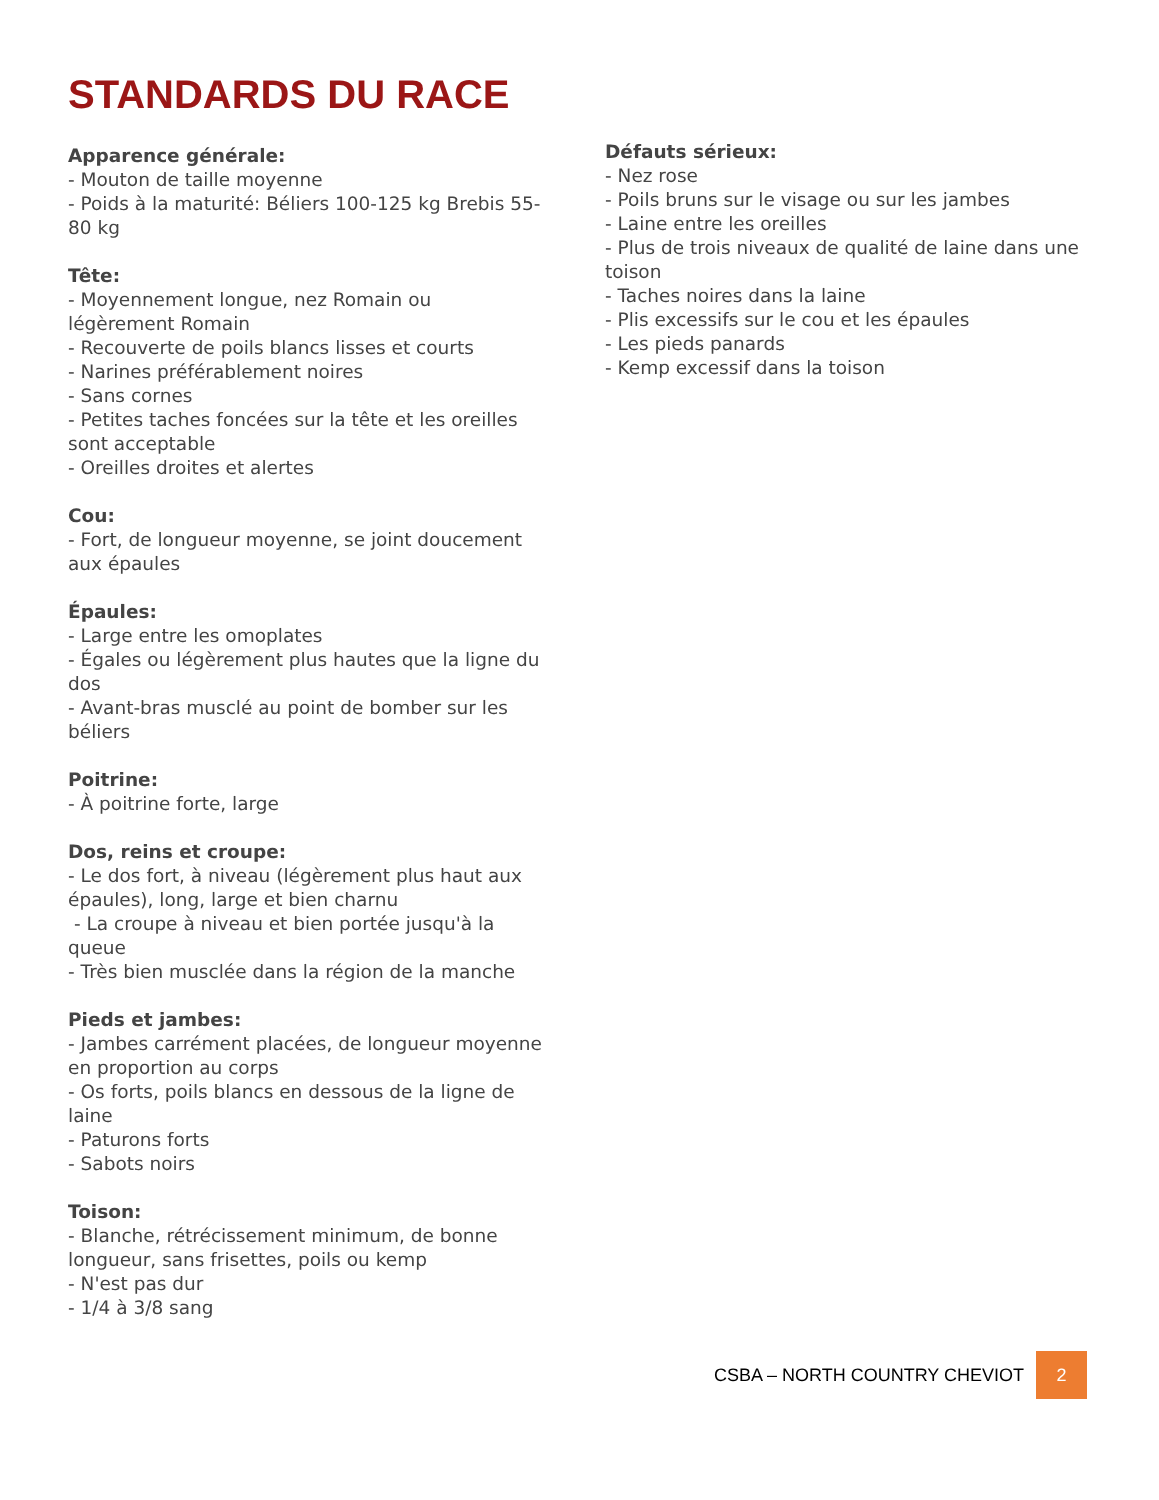STANDARDS DU RACE
Apparence générale:
- Mouton de taille moyenne
- Poids à la maturité: Béliers 100-125 kg Brebis 55-80 kg
Tête:
- Moyennement longue, nez Romain ou légèrement Romain
- Recouverte de poils blancs lisses et courts
- Narines préférablement noires
- Sans cornes
- Petites taches foncées sur la tête et les oreilles sont acceptable
- Oreilles droites et alertes
Cou:
- Fort, de longueur moyenne, se joint doucement aux épaules
Épaules:
- Large entre les omoplates
- Égales ou légèrement plus hautes que la ligne du dos
- Avant-bras musclé au point de bomber sur les béliers
Poitrine:
- À poitrine forte, large
Dos, reins et croupe:
- Le dos fort, à niveau (légèrement plus haut aux épaules), long, large et bien charnu
- La croupe à niveau et bien portée jusqu'à la queue
- Très bien musclée dans la région de la manche
Pieds et jambes:
- Jambes carrément placées, de longueur moyenne en proportion au corps
- Os forts, poils blancs en dessous de la ligne de laine
- Paturons forts
- Sabots noirs
Toison:
- Blanche, rétrécissement minimum, de bonne longueur, sans frisettes, poils ou kemp
- N'est pas dur
- 1/4 à 3/8 sang
Défauts sérieux:
- Nez rose
- Poils bruns sur le visage ou sur les jambes
- Laine entre les oreilles
- Plus de trois niveaux de qualité de laine dans une toison
- Taches noires dans la laine
- Plis excessifs sur le cou et les épaules
- Les pieds panards
- Kemp excessif dans la toison
CSBA – NORTH COUNTRY CHEVIOT 2